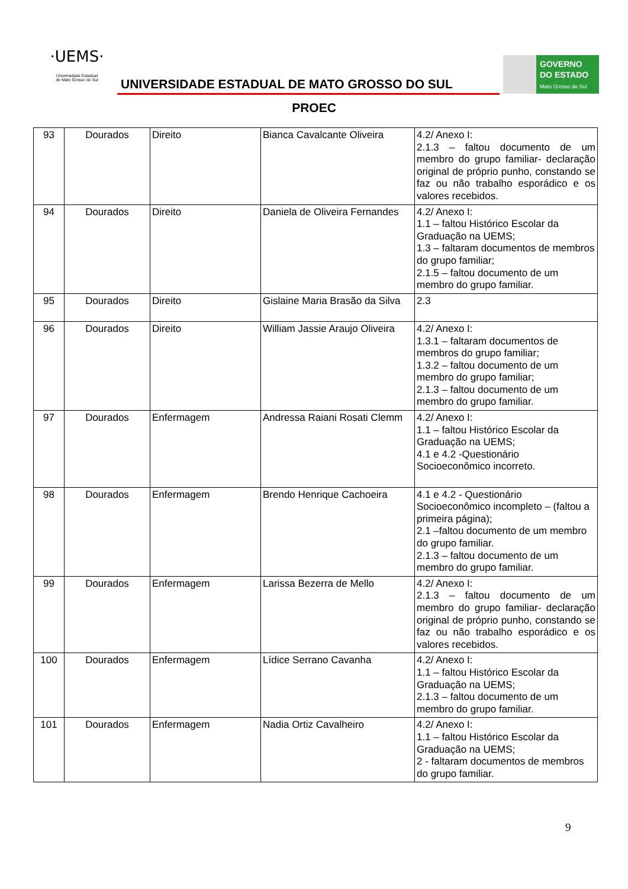·UEMS·
Universidade Estadual
de Mato Grosso do Sul
UNIVERSIDADE ESTADUAL DE MATO GROSSO DO SUL
GOVERNO
DO ESTADO
Mato Grosso do Sul
PROEC
| 93 | Dourados | Direito | Bianca Cavalcante Oliveira | 4.2/ Anexo I: 2.1.3 – faltou documento de um membro do grupo familiar- declaração original de próprio punho, constando se faz ou não trabalho esporádico e os valores recebidos. |
| 94 | Dourados | Direito | Daniela de Oliveira Fernandes | 4.2/ Anexo I: 1.1 – faltou Histórico Escolar da Graduação na UEMS; 1.3 – faltaram documentos de membros do grupo familiar; 2.1.5 – faltou documento de um membro do grupo familiar. |
| 95 | Dourados | Direito | Gislaine Maria Brasão da Silva | 2.3 |
| 96 | Dourados | Direito | William Jassie Araujo Oliveira | 4.2/ Anexo I: 1.3.1 – faltaram documentos de membros do grupo familiar; 1.3.2 – faltou documento de um membro do grupo familiar; 2.1.3 – faltou documento de um membro do grupo familiar. |
| 97 | Dourados | Enfermagem | Andressa Raiani Rosati Clemm | 4.2/ Anexo I: 1.1 – faltou Histórico Escolar da Graduação na UEMS; 4.1 e 4.2 -Questionário Socioeconômico incorreto. |
| 98 | Dourados | Enfermagem | Brendo Henrique Cachoeira | 4.1 e 4.2 - Questionário Socioeconômico incompleto – (faltou a primeira página); 2.1 –faltou documento de um membro do grupo familiar. 2.1.3 – faltou documento de um membro do grupo familiar. |
| 99 | Dourados | Enfermagem | Larissa Bezerra de Mello | 4.2/ Anexo I: 2.1.3 – faltou documento de um membro do grupo familiar- declaração original de próprio punho, constando se faz ou não trabalho esporádico e os valores recebidos. |
| 100 | Dourados | Enfermagem | Lídice Serrano Cavanha | 4.2/ Anexo I: 1.1 – faltou Histórico Escolar da Graduação na UEMS; 2.1.3 – faltou documento de um membro do grupo familiar. |
| 101 | Dourados | Enfermagem | Nadia Ortiz Cavalheiro | 4.2/ Anexo I: 1.1 – faltou Histórico Escolar da Graduação na UEMS; 2 - faltaram documentos de membros do grupo familiar. |
9